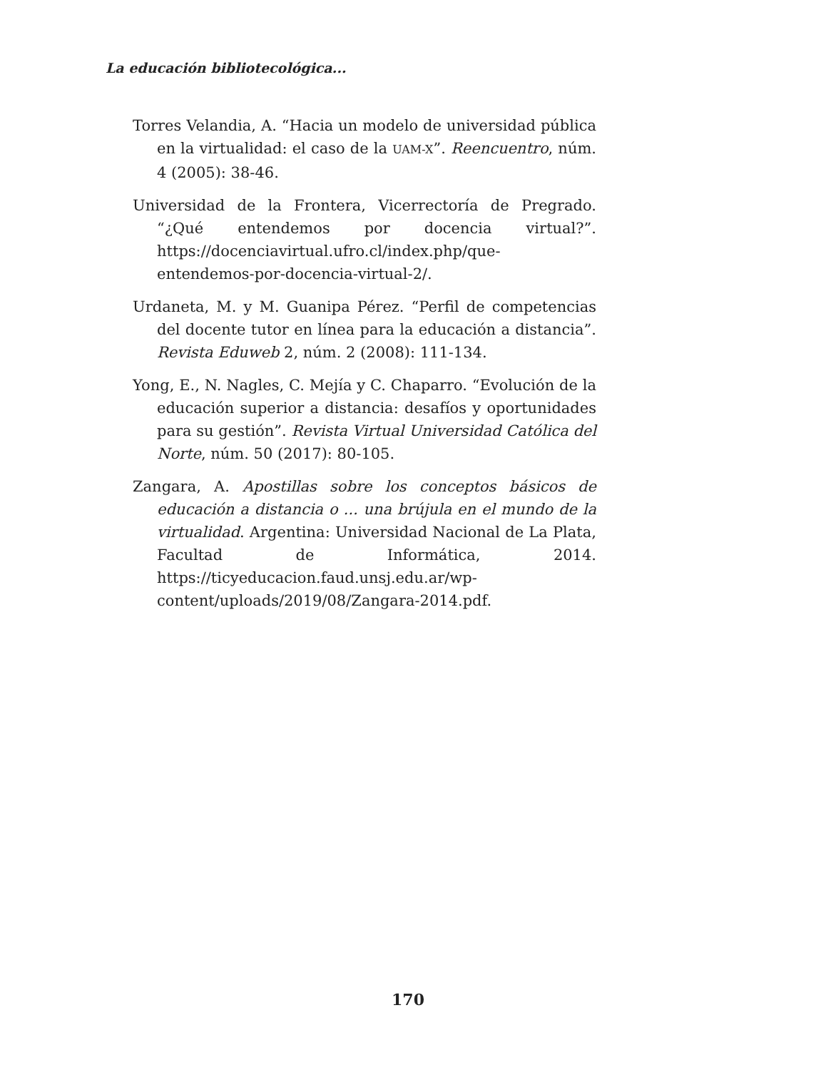La educación bibliotecológica...
Torres Velandia, A. “Hacia un modelo de universidad pública en la virtualidad: el caso de la UAM-X”. Reencuentro, núm. 4 (2005): 38-46.
Universidad de la Frontera, Vicerrectoría de Pregrado. “¿Qué entendemos por docencia virtual?”. https://docenciavirtual.ufro.cl/index.php/que-entendemos-por-docencia-virtual-2/.
Urdaneta, M. y M. Guanipa Pérez. “Perfil de competencias del docente tutor en línea para la educación a distancia”. Revista Eduweb 2, núm. 2 (2008): 111-134.
Yong, E., N. Nagles, C. Mejía y C. Chaparro. “Evolución de la educación superior a distancia: desafíos y oportunidades para su gestión”. Revista Virtual Universidad Católica del Norte, núm. 50 (2017): 80-105.
Zangara, A. Apostillas sobre los conceptos básicos de educación a distancia o ... una brújula en el mundo de la virtualidad. Argentina: Universidad Nacional de La Plata, Facultad de Informática, 2014. https://ticyeducacion.faud.unsj.edu.ar/wp-content/uploads/2019/08/Zangara-2014.pdf.
170